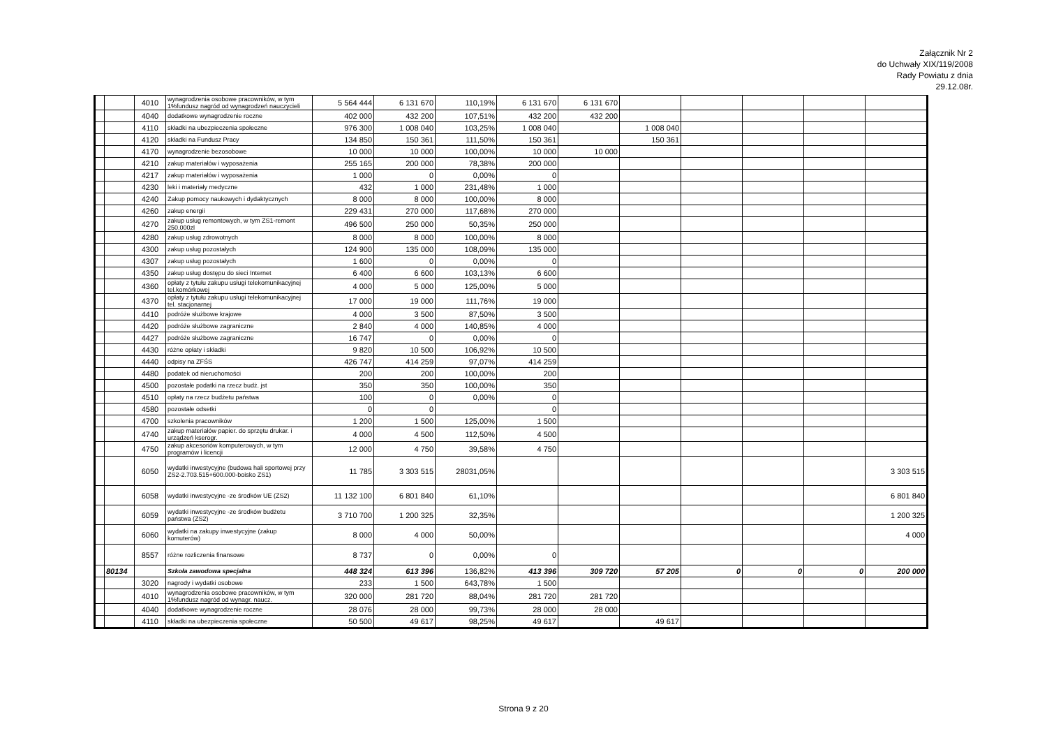Załącznik Nr 2
do Uchwały XIX/119/2008
Rady Powiatu z dnia
29.12.08r.
| | | 4010 | wynagrodzenia osobowe pracowników, w tym 1%fundusz nagród od wynagrodzeń nauczycieli | 5 564 444 | 6 131 670 | 110,19% | 6 131 670 | 6 131 670 | | | | | |
| | | 4040 | dodatkowe wynagrodzenie roczne | 402 000 | 432 200 | 107,51% | 432 200 | 432 200 | | | | | |
| | | 4110 | składki na ubezpieczenia społeczne | 976 300 | 1 008 040 | 103,25% | 1 008 040 | | 1 008 040 | | | | |
| | | 4120 | składki na Fundusz Pracy | 134 850 | 150 361 | 111,50% | 150 361 | | 150 361 | | | | |
| | | 4170 | wynagrodzenie bezosobowe | 10 000 | 10 000 | 100,00% | 10 000 | 10 000 | | | | | |
| | | 4210 | zakup materiałów i wyposażenia | 255 165 | 200 000 | 78,38% | 200 000 | | | | | | |
| | | 4217 | zakup materiałów i wyposażenia | 1 000 | 0 | 0,00% | 0 | | | | | | |
| | | 4230 | leki i materiały medyczne | 432 | 1 000 | 231,48% | 1 000 | | | | | | |
| | | 4240 | Zakup pomocy naukowych i dydaktycznych | 8 000 | 8 000 | 100,00% | 8 000 | | | | | | |
| | | 4260 | zakup energii | 229 431 | 270 000 | 117,68% | 270 000 | | | | | | |
| | | 4270 | zakup usług remontowych, w tym ZS1-remont 250.000zl | 496 500 | 250 000 | 50,35% | 250 000 | | | | | | |
| | | 4280 | zakup usług zdrowotnych | 8 000 | 8 000 | 100,00% | 8 000 | | | | | | |
| | | 4300 | zakup usług pozostałych | 124 900 | 135 000 | 108,09% | 135 000 | | | | | | |
| | | 4307 | zakup usług pozostałych | 1 600 | 0 | 0,00% | 0 | | | | | | |
| | | 4350 | zakup usług dostępu do sieci Internet | 6 400 | 6 600 | 103,13% | 6 600 | | | | | | |
| | | 4360 | opłaty z tytułu zakupu usługi telekomunikacyjnej tel.komórkowej | 4 000 | 5 000 | 125,00% | 5 000 | | | | | | |
| | | 4370 | opłaty z tytułu zakupu usługi telekomunikacyjnej tel. stacjonarnej | 17 000 | 19 000 | 111,76% | 19 000 | | | | | | |
| | | 4410 | podróże służbowe krajowe | 4 000 | 3 500 | 87,50% | 3 500 | | | | | | |
| | | 4420 | podróże służbowe zagraniczne | 2 840 | 4 000 | 140,85% | 4 000 | | | | | | |
| | | 4427 | podróże służbowe zagraniczne | 16 747 | 0 | 0,00% | 0 | | | | | | |
| | | 4430 | różne opłaty i składki | 9 820 | 10 500 | 106,92% | 10 500 | | | | | | |
| | | 4440 | odpisy na ZFŚS | 426 747 | 414 259 | 97,07% | 414 259 | | | | | | |
| | | 4480 | podatek od nieruchomości | 200 | 200 | 100,00% | 200 | | | | | | |
| | | 4500 | pozostałe podatki na rzecz budż. jst | 350 | 350 | 100,00% | 350 | | | | | | |
| | | 4510 | opłaty na rzecz budżetu państwa | 100 | 0 | 0,00% | 0 | | | | | | |
| | | 4580 | pozostałe odsetki | 0 | 0 | | 0 | | | | | | |
| | | 4700 | szkolenia pracowników | 1 200 | 1 500 | 125,00% | 1 500 | | | | | | |
| | | 4740 | zakup materiałów papier. do sprzętu drukar. i urządzeń kserogr. | 4 000 | 4 500 | 112,50% | 4 500 | | | | | | |
| | | 4750 | zakup akcesoriów komputerowych, w tym programów i licencji | 12 000 | 4 750 | 39,58% | 4 750 | | | | | | |
| | | 6050 | wydatki inwestycyjne (budowa hali sportowej przy ZS2-2.703.515+600.000-boisko ZS1) | 11 785 | 3 303 515 | 28031,05% | | | | | | | 3 303 515 |
| | | 6058 | wydatki inwestycyjne -ze środków UE (ZS2) | 11 132 100 | 6 801 840 | 61,10% | | | | | | | 6 801 840 |
| | | 6059 | wydatki inwestycyjne -ze środków budżetu państwa (ZS2) | 3 710 700 | 1 200 325 | 32,35% | | | | | | | 1 200 325 |
| | | 6060 | wydatki na zakupy inwestycyjne (zakup komuterów) | 8 000 | 4 000 | 50,00% | | | | | | | 4 000 |
| | | 8557 | różne rozliczenia finansowe | 8 737 | 0 | 0,00% | 0 | | | | | | |
| | 80134 | | Szkoła zawodowa specjalna | 448 324 | 613 396 | 136,82% | 413 396 | 309 720 | 57 205 | 0 | 0 | 0 | 200 000 |
| | | 3020 | nagrody i wydatki osobowe | 233 | 1 500 | 643,78% | 1 500 | | | | | | |
| | | 4010 | wynagrodzenia osobowe pracowników, w tym 1%fundusz nagród od wynagr. naucz. | 320 000 | 281 720 | 88,04% | 281 720 | 281 720 | | | | | |
| | | 4040 | dodatkowe wynagrodzenie roczne | 28 076 | 28 000 | 99,73% | 28 000 | 28 000 | | | | | |
| | | 4110 | składki na ubezpieczenia społeczne | 50 500 | 49 617 | 98,25% | 49 617 | | 49 617 | | | | |
Strona 9 z 20